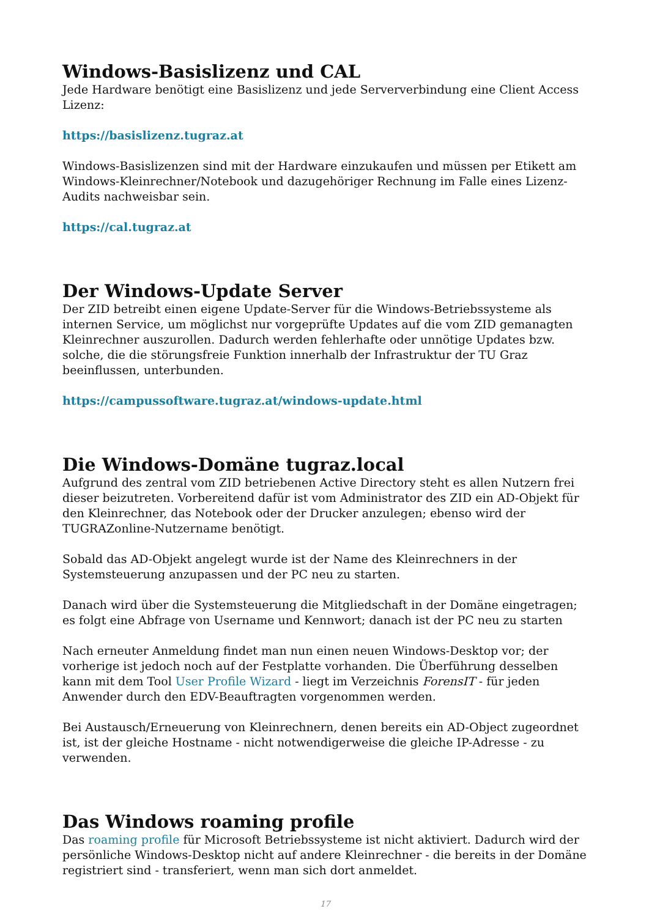Windows-Basislizenz und CAL
Jede Hardware benötigt eine Basislizenz und jede Serververbindung eine Client Access Lizenz:
https://basislizenz.tugraz.at
Windows-Basislizenzen sind mit der Hardware einzukaufen und müssen per Etikett am Windows-Kleinrechner/Notebook und dazugehöriger Rechnung im Falle eines Lizenz-Audits nachweisbar sein.
https://cal.tugraz.at
Der Windows-Update Server
Der ZID betreibt einen eigene Update-Server für die Windows-Betriebssysteme als internen Service, um möglichst nur vorgeprüfte Updates auf die vom ZID gemanagten Kleinrechner auszurollen. Dadurch werden fehlerhafte oder unnötige Updates bzw. solche, die die störungsfreie Funktion innerhalb der Infrastruktur der TU Graz beeinflussen, unterbunden.
https://campussoftware.tugraz.at/windows-update.html
Die Windows-Domäne tugraz.local
Aufgrund des zentral vom ZID betriebenen Active Directory steht es allen Nutzern frei dieser beizutreten. Vorbereitend dafür ist vom Administrator des ZID ein AD-Objekt für den Kleinrechner, das Notebook oder der Drucker anzulegen; ebenso wird der TUGRAZonline-Nutzername benötigt.
Sobald das AD-Objekt angelegt wurde ist der Name des Kleinrechners in der Systemsteuerung anzupassen und der PC neu zu starten.
Danach wird über die Systemsteuerung die Mitgliedschaft in der Domäne eingetragen; es folgt eine Abfrage von Username und Kennwort; danach ist der PC neu zu starten
Nach erneuter Anmeldung findet man nun einen neuen Windows-Desktop vor; der vorherige ist jedoch noch auf der Festplatte vorhanden. Die Überführung desselben kann mit dem Tool User Profile Wizard - liegt im Verzeichnis ForensIT - für jeden Anwender durch den EDV-Beauftragten vorgenommen werden.
Bei Austausch/Erneuerung von Kleinrechnern, denen bereits ein AD-Object zugeordnet ist, ist der gleiche Hostname - nicht notwendigerweise die gleiche IP-Adresse - zu verwenden.
Das Windows roaming profile
Das roaming profile für Microsoft Betriebssysteme ist nicht aktiviert. Dadurch wird der persönliche Windows-Desktop nicht auf andere Kleinrechner - die bereits in der Domäne registriert sind - transferiert, wenn man sich dort anmeldet.
17